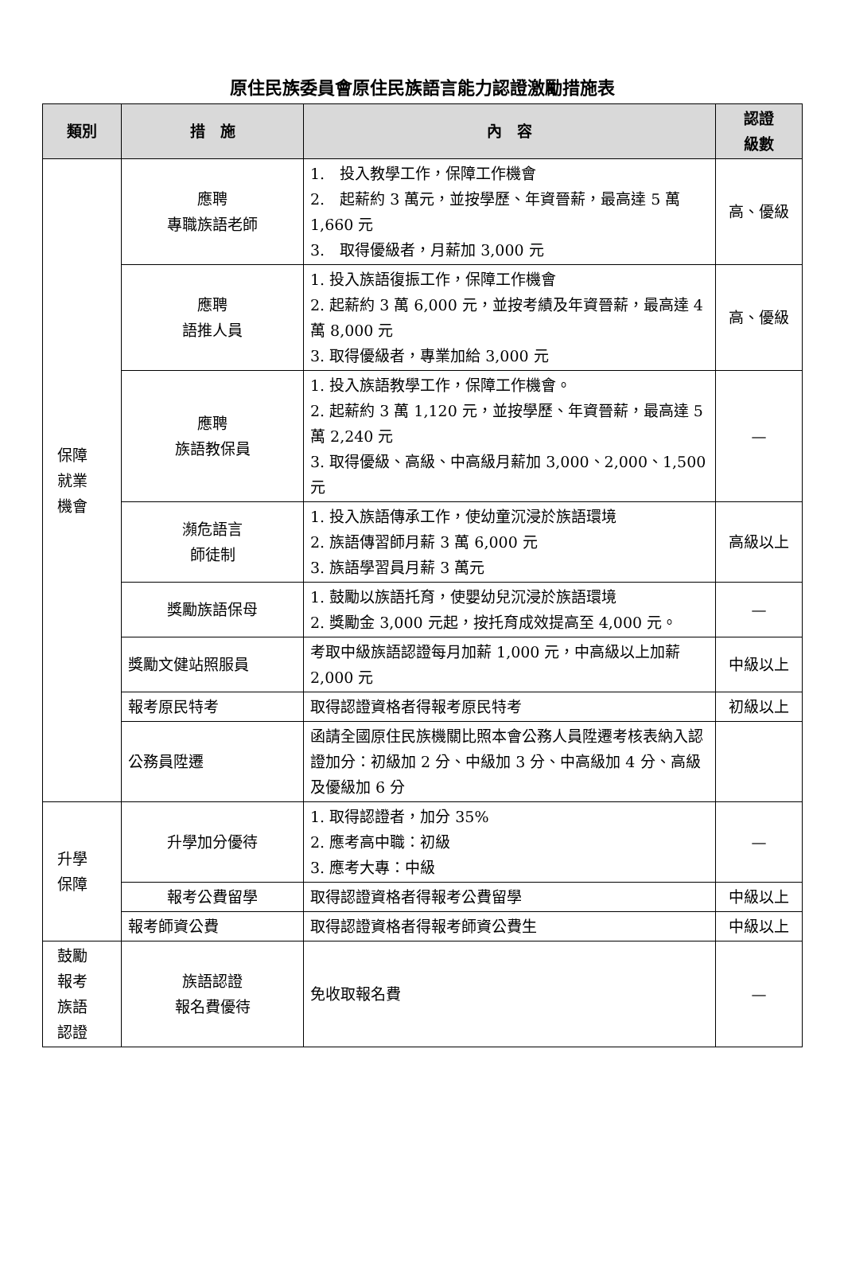原住民族委員會原住民族語言能力認證激勵措施表
| 類別 | 措 施 | 內 容 | 認證 級數 |
| --- | --- | --- | --- |
| 保障 就業 機會 | 應聘 專職族語老師 | 1. 投入教學工作，保障工作機會 2. 起薪約 3 萬元，並按學歷、年資晉薪，最高達 5 萬 1,660 元 3. 取得優級者，月薪加 3,000 元 | 高、優級 |
| | 應聘 語推人員 | 1. 投入族語復振工作，保障工作機會 2. 起薪約 3 萬 6,000 元，並按考績及年資晉薪，最高達 4 萬 8,000 元 3. 取得優級者，專業加給 3,000 元 | 高、優級 |
| | 應聘 族語教保員 | 1. 投入族語教學工作，保障工作機會。 2. 起薪約 3 萬 1,120 元，並按學歷、年資晉薪，最高達 5 萬 2,240 元 3. 取得優級、高級、中高級月薪加 3,000、2,000、1,500 元 | — |
| | 瀕危語言 師徒制 | 1. 投入族語傳承工作，使幼童沉浸於族語環境 2. 族語傳習師月薪 3 萬 6,000 元 3. 族語學習員月薪 3 萬元 | 高級以上 |
| | 獎勵族語保母 | 1. 鼓勵以族語托育，使嬰幼兒沉浸於族語環境 2. 獎勵金 3,000 元起，按托育成效提高至 4,000 元。 | — |
| | 獎勵文健站照服員 | 考取中級族語認證每月加薪 1,000 元，中高級以上加薪 2,000 元 | 中級以上 |
| | 報考原民特考 | 取得認證資格者得報考原民特考 | 初級以上 |
| | 公務員陞遷 | 函請全國原住民族機關比照本會公務人員陞遷考核表納入認證加分：初級加 2 分、中級加 3 分、中高級加 4 分、高級及優級加 6 分 | |
| 升學 保障 | 升學加分優待 | 1. 取得認證者，加分 35% 2. 應考高中職：初級 3. 應考大專：中級 | — |
| | 報考公費留學 | 取得認證資格者得報考公費留學 | 中級以上 |
| | 報考師資公費 | 取得認證資格者得報考師資公費生 | 中級以上 |
| 鼓勵 報考 族語 認證 | 族語認證 報名費優待 | 免收取報名費 | — |